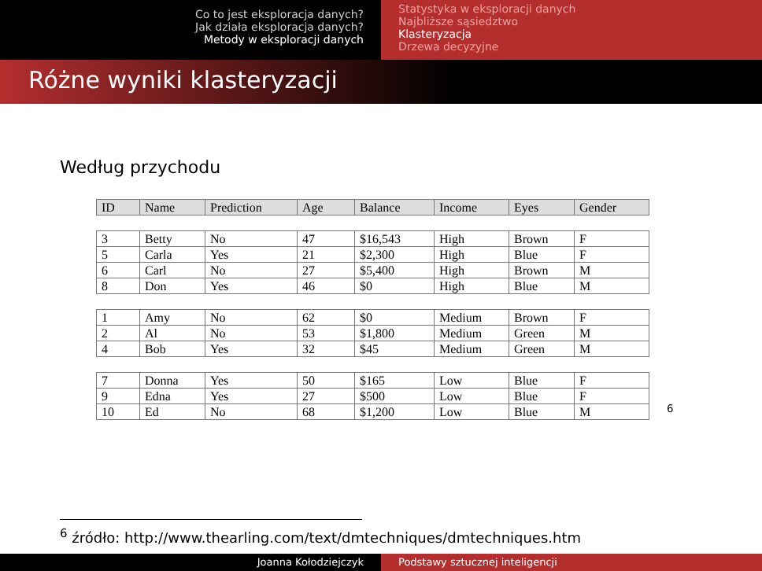Co to jest eksploracja danych?
Jak działa eksploracja danych?
Metody w eksploracji danych
Statystyka w eksploracji danych
Najbliższe sąsiedztwo
Klasteryzacja
Drzewa decyzyjne
Różne wyniki klasteryzacji
Według przychodu
| ID | Name | Prediction | Age | Balance | Income | Eyes | Gender |
| --- | --- | --- | --- | --- | --- | --- | --- |
| 3 | Betty | No | 47 | $16,543 | High | Brown | F |
| 5 | Carla | Yes | 21 | $2,300 | High | Blue | F |
| 6 | Carl | No | 27 | $5,400 | High | Brown | M |
| 8 | Don | Yes | 46 | $0 | High | Blue | M |
| 1 | Amy | No | 62 | $0 | Medium | Brown | F |
| 2 | Al | No | 53 | $1,800 | Medium | Green | M |
| 4 | Bob | Yes | 32 | $45 | Medium | Green | M |
| 7 | Donna | Yes | 50 | $165 | Low | Blue | F |
| 9 | Edna | Yes | 27 | $500 | Low | Blue | F |
| 10 | Ed | No | 68 | $1,200 | Low | Blue | M |
<sup>6</sup>
<sup>6</sup> źródło: http://www.thearling.com/text/dmtechniques/dmtechniques.htm
Joanna Kołodziejczyk Podstawy sztucznej inteligencji